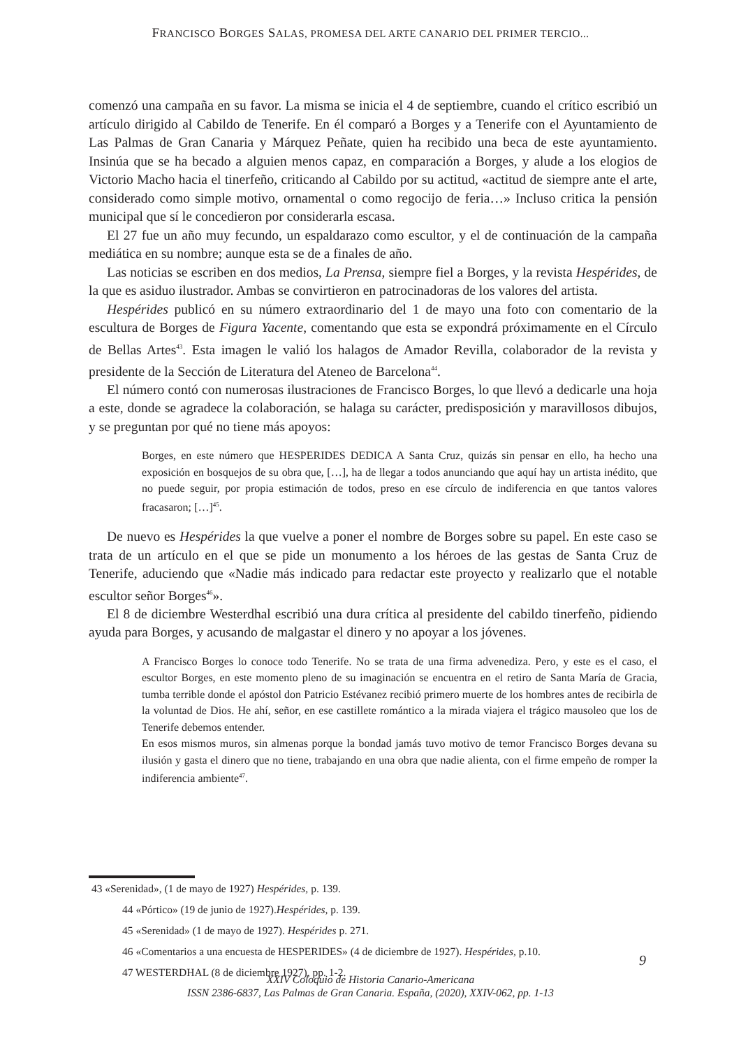FRANCISCO BORGES SALAS, PROMESA DEL ARTE CANARIO DEL PRIMER TERCIO...
comenzó una campaña en su favor. La misma se inicia el 4 de septiembre, cuando el crítico escribió un artículo dirigido al Cabildo de Tenerife. En él comparó a Borges y a Tenerife con el Ayuntamiento de Las Palmas de Gran Canaria y Márquez Peñate, quien ha recibido una beca de este ayuntamiento. Insinúa que se ha becado a alguien menos capaz, en comparación a Borges, y alude a los elogios de Victorio Macho hacia el tinerfeño, criticando al Cabildo por su actitud, «actitud de siempre ante el arte, considerado como simple motivo, ornamental o como regocijo de feria…» Incluso critica la pensión municipal que sí le concedieron por considerarla escasa.
El 27 fue un año muy fecundo, un espaldarazo como escultor, y el de continuación de la campaña mediática en su nombre; aunque esta se de a finales de año.
Las noticias se escriben en dos medios, La Prensa, siempre fiel a Borges, y la revista Hespérides, de la que es asiduo ilustrador. Ambas se convirtieron en patrocinadoras de los valores del artista.
Hespérides publicó en su número extraordinario del 1 de mayo una foto con comentario de la escultura de Borges de Figura Yacente, comentando que esta se expondrá próximamente en el Círculo de Bellas Artes<sup>43</sup>. Esta imagen le valió los halagos de Amador Revilla, colaborador de la revista y presidente de la Sección de Literatura del Ateneo de Barcelona<sup>44</sup>.
El número contó con numerosas ilustraciones de Francisco Borges, lo que llevó a dedicarle una hoja a este, donde se agradece la colaboración, se halaga su carácter, predisposición y maravillosos dibujos, y se preguntan por qué no tiene más apoyos:
Borges, en este número que HESPERIDES DEDICA A Santa Cruz, quizás sin pensar en ello, ha hecho una exposición en bosquejos de su obra que, […], ha de llegar a todos anunciando que aquí hay un artista inédito, que no puede seguir, por propia estimación de todos, preso en ese círculo de indiferencia en que tantos valores fracasaron; […]<sup>45</sup>.
De nuevo es Hespérides la que vuelve a poner el nombre de Borges sobre su papel. En este caso se trata de un artículo en el que se pide un monumento a los héroes de las gestas de Santa Cruz de Tenerife, aduciendo que «Nadie más indicado para redactar este proyecto y realizarlo que el notable escultor señor Borges<sup>46</sup>».
El 8 de diciembre Westerdhal escribió una dura crítica al presidente del cabildo tinerfeño, pidiendo ayuda para Borges, y acusando de malgastar el dinero y no apoyar a los jóvenes.
A Francisco Borges lo conoce todo Tenerife. No se trata de una firma advenediza. Pero, y este es el caso, el escultor Borges, en este momento pleno de su imaginación se encuentra en el retiro de Santa María de Gracia, tumba terrible donde el apóstol don Patricio Estévanez recibió primero muerte de los hombres antes de recibirla de la voluntad de Dios. He ahí, señor, en ese castillete romántico a la mirada viajera el trágico mausoleo que los de Tenerife debemos entender.
En esos mismos muros, sin almenas porque la bondad jamás tuvo motivo de temor Francisco Borges devana su ilusión y gasta el dinero que no tiene, trabajando en una obra que nadie alienta, con el firme empeño de romper la indiferencia ambiente<sup>47</sup>.
43 «Serenidad», (1 de mayo de 1927) Hespérides, p. 139.
44 «Pórtico» (19 de junio de 1927).Hespérides, p. 139.
45 «Serenidad» (1 de mayo de 1927). Hespérides p. 271.
46 «Comentarios a una encuesta de HESPERIDES» (4 de diciembre de 1927). Hespérides, p.10.
47 WESTERDHAL (8 de diciembre 1927), pp. 1-2.
9
XXIV Coloquio de Historia Canario-Americana
ISSN 2386-6837, Las Palmas de Gran Canaria. España, (2020), XXIV-062, pp. 1-13